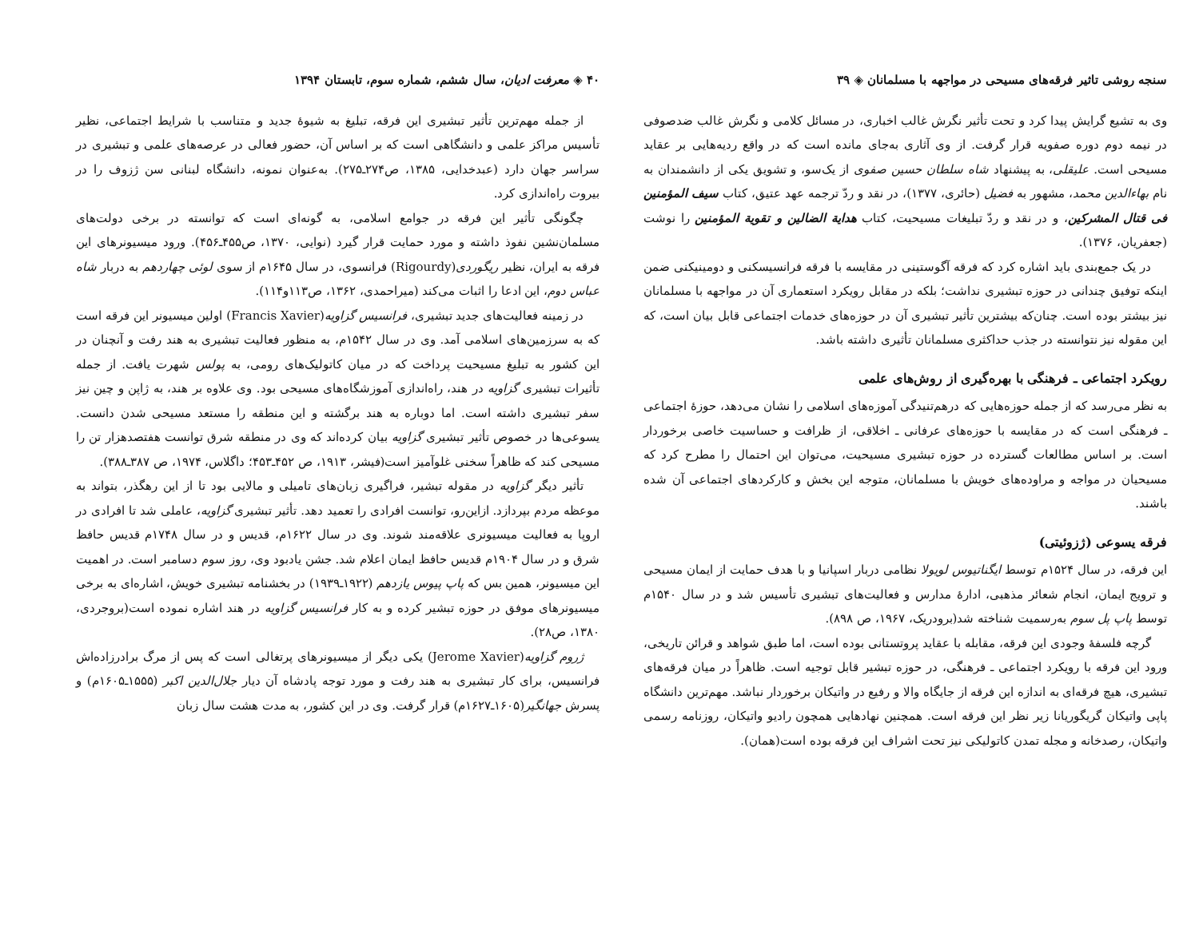سنجه روشی تاثیر فرقه‌های مسیحی در مواجهه با مسلمانان ◈ ۳۹
وی به تشیع گرایش پیدا کرد و تحت تأثیر نگرش غالب اخباری، در مسائل کلامی و نگرش غالب ضدصوفی در نیمه دوم دوره صفویه قرار گرفت. از وی آثاری به‌جای مانده است که در واقع ردیه‌هایی بر عقاید مسیحی است. علیقلی، به پیشنهاد شاه سلطان حسین صفوی از یک‌سو، و تشویق یکی از دانشمندان به نام بهاءالدین محمد، مشهور به فضیل (حائری، ۱۳۷۷)، در نقد و ردّ ترجمه عهد عتیق، کتاب سیف المؤمنین فی قتال المشرکین، و در نقد و ردّ تبلیغات مسیحیت، کتاب هدایة الضالین و تقویة المؤمنین را نوشت (جعفریان، ۱۳۷۶).
در یک جمع‌بندی باید اشاره کرد که فرقه آگوستینی در مقایسه با فرقه فرانسیسکنی و دومینیکنی ضمن اینکه توفیق چندانی در حوزه تبشیری نداشت؛ بلکه در مقابل رویکرد استعماری آن در مواجهه با مسلمانان نیز بیشتر بوده است. چنان‌که بیشترین تأثیر تبشیری آن در حوزه‌های خدمات اجتماعی قابل بیان است، که این مقوله نیز نتوانسته در جذب حداکثری مسلمانان تأثیری داشته باشد.
رویکرد اجتماعی ـ فرهنگی با بهره‌گیری از روش‌های علمی
به نظر می‌رسد که از جمله حوزه‌هایی که درهم‌تنیدگی آموزه‌های اسلامی را نشان می‌دهد، حوزهٔ اجتماعی ـ فرهنگی است که در مقایسه با حوزه‌های عرفانی ـ اخلاقی، از ظرافت و حساسیت خاصی برخوردار است. بر اساس مطالعات گسترده در حوزه تبشیری مسیحیت، می‌توان این احتمال را مطرح کرد که مسیحیان در مواجه و مراوده‌های خویش با مسلمانان، متوجه این بخش و کارکردهای اجتماعی آن شده باشند.
فرقه یسوعی (ژزوئیتی)
این فرقه، در سال ۱۵۲۴م توسط ایگناتیوس لویولا نظامی دربار اسپانیا و با هدف حمایت از ایمان مسیحی و ترویج ایمان، انجام شعائر مذهبی، ادارهٔ مدارس و فعالیت‌های تبشیری تأسیس شد و در سال ۱۵۴۰م توسط پاپ پل سوم به‌رسمیت شناخته شد(برودریک، ۱۹۶۷، ص ۸۹۸).
گرچه فلسفهٔ وجودی این فرقه، مقابله با عقاید پروتستانی بوده است، اما طبق شواهد و قرائن تاریخی، ورود این فرقه با رویکرد اجتماعی ـ فرهنگی، در حوزه تبشیر قابل توجیه است. ظاهراً در میان فرقه‌های تبشیری، هیچ فرقه‌ای به اندازه این فرقه از جایگاه والا و رفیع در واتیکان برخوردار نباشد. مهم‌ترین دانشگاه پاپی واتیکان گریگوریانا زیر نظر این فرقه است. همچنین نهادهایی همچون رادیو واتیکان، روزنامه رسمی واتیکان، رصدخانه و مجله تمدن کاتولیکی نیز تحت اشراف این فرقه بوده است(همان).
۴۰ ◈ معرفت ادیان، سال ششم، شماره سوم، تابستان ۱۳۹۴
از جمله مهم‌ترین تأثیر تبشیری این فرقه، تبلیغ به شیوهٔ جدید و متناسب با شرایط اجتماعی، نظیر تأسیس مراکز علمی و دانشگاهی است که بر اساس آن، حضور فعالی در عرصه‌های علمی و تبشیری در سراسر جهان دارد (عبدخدایی، ۱۳۸۵، ص۲۷۴ـ۲۷۵). به‌عنوان نمونه، دانشگاه لبنانی سن ژزوف را در بیروت راه‌اندازی کرد.
چگونگی تأثیر این فرقه در جوامع اسلامی، به گونه‌ای است که توانسته در برخی دولت‌های مسلمان‌نشین نفوذ داشته و مورد حمایت قرار گیرد (نوایی، ۱۳۷۰، ص۴۵۵ـ۴۵۶). ورود میسیونرهای این فرقه به ایران، نظیر ریگوردی(Rigourdy) فرانسوی، در سال ۱۶۴۵م از سوی لوئی چهاردهم به دربار شاه عباس دوم، این ادعا را اثبات می‌کند (میراحمدی، ۱۳۶۲، ص۱۱۳و۱۱۴).
در زمینه فعالیت‌های جدید تبشیری، فرانسیس گزاویه(Francis Xavier) اولین میسیونر این فرقه است که به سرزمین‌های اسلامی آمد. وی در سال ۱۵۴۲م، به منظور فعالیت تبشیری به هند رفت و آنچنان در این کشور به تبلیغ مسیحیت پرداخت که در میان کاتولیک‌های رومی، به پولس شهرت یافت. از جمله تأثیرات تبشیری گزاویه در هند، راه‌اندازی آموزشگاه‌های مسیحی بود. وی علاوه بر هند، به ژاپن و چین نیز سفر تبشیری داشته است. اما دوباره به هند برگشته و این منطقه را مستعد مسیحی شدن دانست. یسوعی‌ها در خصوص تأثیر تبشیری گزاویه بیان کرده‌اند که وی در منطقه شرق توانست هفتصدهزار تن را مسیحی کند که ظاهراً سخنی غلوآمیز است(فیشر، ۱۹۱۳، ص ۴۵۲ـ۴۵۳؛ داگلاس، ۱۹۷۴، ص ۳۸۷ـ۳۸۸).
تأثیر دیگر گزاویه در مقوله تبشیر، فراگیری زبان‌های تامیلی و مالایی بود تا از این رهگذر، بتواند به موعظه مردم بپردازد. ازاین‌رو، توانست افرادی را تعمید دهد. تأثیر تبشیری گزاویه، عاملی شد تا افرادی در اروپا به فعالیت میسیونری علاقه‌مند شوند. وی در سال ۱۶۲۲م، قدیس و در سال ۱۷۴۸م قدیس حافظ شرق و در سال ۱۹۰۴م قدیس حافظ ایمان اعلام شد. جشن یادبود وی، روز سوم دسامبر است. در اهمیت این میسیونر، همین بس که پاپ پیوس یازدهم (۱۹۲۲ـ۱۹۳۹) در بخشنامه تبشیری خویش، اشاره‌ای به برخی میسیونرهای موفق در حوزه تبشیر کرده و به کار فرانسیس گزاویه در هند اشاره نموده است(بروجردی، ۱۳۸۰، ص۲۸).
ژروم گزاویه(Jerome Xavier) یکی دیگر از میسیونرهای پرتغالی است که پس از مرگ برادرزاده‌اش فرانسیس، برای کار تبشیری به هند رفت و مورد توجه پادشاه آن دیار جلال‌الدین اکبر (۱۵۵۵ـ۱۶۰۵م) و پسرش جهانگیر(۱۶۰۵ـ۱۶۲۷م) قرار گرفت. وی در این کشور، به مدت هشت سال زبان